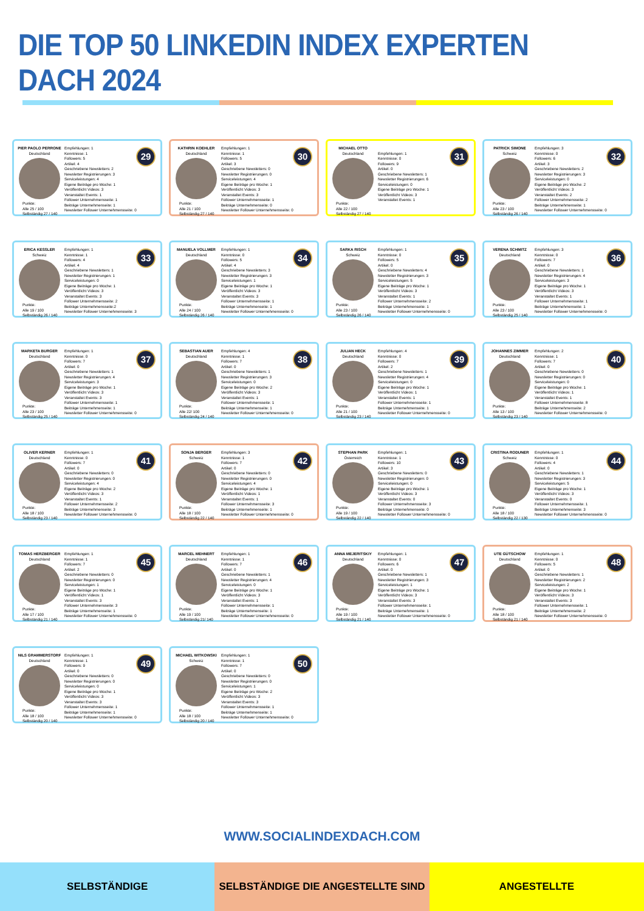DIE TOP 50 LINKEDIN INDEX EXPERTEN DACH 2024
PIER PAOLO PERRONE
Deutschland
Punkte:
Alle 25 / 100
Selbständig 27 / 140
Empfehlungen: 1
Kenntnisse: 1
Followers: 5
Artikel: 4
Geschriebene Newsletters: 2
Newsletter Registrierungen: 3
Serviceleistungen: 4
Eigene Beiträge pro Woche: 1
Veröffentlicht Videos: 3
Veranstaltet Events: 1
Follower Unternehmensseite: 1
Beiträge Unternehmenseite: 1
Newsletter Follower Unternehmensseite: 0
29
KATHRIN KOEHLER
Deutschland
Punkte:
Alle 21 / 100
Selbständig 27 / 140
Empfehlungen: 1
Kenntnisse: 1
Followers: 5
Artikel: 3
Geschriebene Newsletters: 0
Newsletter Registrierungen: 0
Serviceleistungen: 4
Eigene Beiträge pro Woche: 1
Veröffentlicht Videos: 3
Veranstaltet Events: 3
Follower Unternehmensseite: 1
Beiträge Unternehmenseite: 0
Newsletter Follower Unternehmensseite: 0
30
MICHAEL OTTO
Deutschland
Punkte:
Alle 22 / 100
Selbständig 27 / 140
Empfehlungen: 1
Kenntnisse: 0
Followers: 9
Artikel: 0
Geschriebene Newsletters: 1
Newsletter Registrierungen: 6
Serviceleistungen: 0
Eigene Beiträge pro Woche: 1
Veröffentlicht Videos: 3
Veranstaltet Events: 1
31
PATRICK SIMONE
Schweiz
Punkte:
Alle 23 / 100
Selbständig 26 / 140
Empfehlungen: 3
Kenntnisse: 0
Followers: 6
Artikel: 3
Geschriebene Newsletters: 2
Newsletter Registrierungen: 3
Serviceleistungen: 0
Eigene Beiträge pro Woche: 2
Veröffentlicht Videos: 3
Veranstaltet Events: 2
Follower Unternehmensseite: 2
Beiträge Unternehmenseite: 1
Newsletter Follower Unternehmensseite: 0
32
ERICA KESSLER
Schweiz
Punkte:
Alle 19 / 100
Selbständig 26 / 140
Empfehlungen: 1
Kenntnisse: 1
Followers: 4
Artikel: 4
Geschriebene Newsletters: 1
Newsletter Registrierungen: 1
Serviceleistungen: 0
Eigene Beiträge pro Woche: 1
Veröffentlicht Videos: 3
Veranstaltet Events: 3
Follower Unternehmensseite: 2
Beiträge Unternehmensseite:2
Newsletter Follower Unternehmensseite: 3
33
MANUELA VOLLMER
Deutschland
Punkte:
Alle 24 / 100
Selbständig 26 / 140
Empfehlungen: 1
Kenntnisse: 0
Followers: 5
Artikel: 4
Geschriebene Newsletters: 3
Newsletter Registrierungen: 3
Serviceleistungen: 1
Eigene Beiträge pro Woche: 1
Veröffentlicht Videos: 3
Veranstaltet Events: 3
Follower Unternehmensseite: 1
Beiträge Unternehmenseite: 1
Newsletter Follower Unternehmensseite: 0
34
SARKA RISCH
Schweiz
Punkte:
Alle 23 / 100
Selbständig 26 / 140
Empfehlungen: 1
Kenntnisse: 0
Followers: 5
Artikel: 0
Geschriebene Newsletters: 4
Newsletter Registrierungen: 3
Serviceleistungen: 5
Eigene Beiträge pro Woche: 1
Veröffentlicht Videos: 3
Veranstaltet Events: 1
Follower Unternehmensseite: 2
Beiträge Unternehmenseite: 1
Newsletter Follower Unternehmensseite: 0
35
VERENA SCHMITZ
Deutschland
Punkte:
Alle 23 / 100
Selbständig 25 / 140
Empfehlungen: 3
Kenntnisse: 0
Followers: 7
Artikel: 0
Geschriebene Newsletters: 1
Newsletter Registrierungen: 4
Serviceleistungen: 3
Eigene Beiträge pro Woche: 1
Veröffentlicht Videos: 3
Veranstaltet Events: 1
Follower Unternehmensseite: 1
Beiträge Unternehmenseite: 1
Newsletter Follower Unternehmensseite: 0
36
MARKETA BURGER
Deutschland
Punkte:
Alle 23 / 100
Selbständig 25 / 140
Empfehlungen: 1
Kenntnisse: 0
Followers: 7
Artikel: 0
Geschriebene Newsletters: 1
Newsletter Registrierungen: 4
Serviceleistungen: 3
Eigene Beiträge pro Woche: 1
Veröffentlicht Videos: 3
Veranstaltet Events: 3
Follower Unternehmensseite: 1
Beiträge Unternehmenseite: 1
Newsletter Follower Unternehmensseite: 0
37
SEBASTIAN AUER
Deutschland
Punkte:
Alle 22/ 100
Selbständig 24 / 140
Empfehlungen: 4
Kenntnisse: 1
Followers: 7
Artikel: 0
Geschriebene Newsletters: 1
Newsletter Registrierungen: 3
Serviceleistungen: 0
Eigene Beiträge pro Woche: 2
Veröffentlicht Videos: 3
Veranstaltet Events: 1
Follower Unternehmensseite: 1
Beiträge Unternehmenseite: 1
Newsletter Follower Unternehmensseite: 0
38
JULIAN HECK
Deutschland
Punkte:
Alle 21 / 100
Selbständig 23 / 140
Empfehlungen: 4
Kenntnisse: 0
Followers: 7
Artikel: 2
Geschriebene Newsletters: 1
Newsletter Registrierungen: 4
Serviceleistungen: 0
Eigene Beiträge pro Woche: 1
Veröffentlicht Videos: 1
Veranstaltet Events: 1
Follower Unternehmensseite: 1
Beiträge Unternehmenseite: 1
Newsletter Follower Unternehmensseite: 0
39
JOHANNES ZIMMER
Deutschland
Punkte:
Alle 13 / 100
Selbständig 23 / 140
Empfehlungen: 2
Kenntnisse: 1
Followers: 7
Artikel: 0
Geschriebene Newsletters: 0
Newsletter Registrierungen: 0
Serviceleistungen: 0
Eigene Beiträge pro Woche: 1
Veröffentlicht Videos: 1
Veranstaltet Events: 1
Follower Unternehmensseite: 8
Beiträge Unternehmenseite: 2
Newsletter Follower Unternehmensseite: 0
40
OLIVER KERNER
Deutschland
Punkte:
Alle 18 / 100
Selbständig 23 / 140
Empfehlungen: 1
Kenntnisse: 0
Followers: 7
Artikel: 0
Geschriebene Newsletters: 0
Newsletter Registrierungen: 0
Serviceleistungen: 4
Eigene Beiträge pro Woche: 2
Veröffentlicht Videos: 3
Veranstaltet Events: 1
Follower Unternehmensseite: 2
Beiträge Unternehmenseite: 3
Newsletter Follower Unternehmensseite: 0
41
SONJA BERGER
Schweiz
Punkte:
Alle 18 / 100
Selbständig 22 / 140
Empfehlungen: 3
Kenntnisse: 1
Followers: 7
Artikel: 0
Geschriebene Newsletters: 0
Newsletter Registrierungen: 0
Serviceleistungen: 4
Eigene Beiträge pro Woche: 1
Veröffentlicht Videos: 1
Veranstaltet Events: 1
Follower Unternehmensseite: 3
Beiträge Unternehmenseite: 1
Newsletter Follower Unternehmensseite: 0
42
STEPHAN PARK
Österreich
Punkte:
Alle 19 / 100
Selbständig 22 / 140
Empfehlungen: 1
Kenntnisse: 1
Followers: 10
Artikel: 3
Geschriebene Newsletters: 0
Newsletter Registrierungen: 0
Serviceleistungen: 0
Eigene Beiträge pro Woche: 1
Veröffentlicht Videos: 3
Veranstaltet Events: 0
Follower Unternehmensseite: 3
Beiträge Unternehmenseite: 0
Newsletter Follower Unternehmensseite: 0
43
CRISTINA RODUNER
Schweiz
Punkte:
Alle 18 / 100
Selbständig 22 / 130
Empfehlungen: 1
Kenntnisse: 0
Followers: 4
Artikel: 0
Geschriebene Newsletters: 1
Newsletter Registrierungen: 3
Serviceleistungen: 5
Eigene Beiträge pro Woche: 1
Veröffentlicht Videos: 3
Veranstaltet Events: 0
Follower Unternehmensseite: 1
Beiträge Unternehmenseite: 3
Newsletter Follower Unternehmensseite: 0
44
TOMAS HERZBERGER
Deutschland
Punkte:
Alle 17 / 100
Selbständig 21 / 140
Empfehlungen: 1
Kenntnisse: 1
Followers: 7
Artikel: 2
Geschriebene Newsletters: 0
Newsletter Registrierungen: 0
Serviceleistungen: 1
Eigene Beiträge pro Woche: 1
Veröffentlicht Videos: 1
Veranstaltet Events: 3
Follower Unternehmensseite: 3
Beiträge Unternehmenseite: 1
Newsletter Follower Unternehmensseite: 0
45
MARCEL MEHNERT
Deutschland
Punkte:
Alle 19 / 100
Selbständig 21/ 140
Empfehlungen: 1
Kenntnisse: 1
Followers: 7
Artikel: 0
Geschriebene Newsletters: 1
Newsletter Registrierungen: 4
Serviceleistungen: 0
Eigene Beiträge pro Woche: 1
Veröffentlicht Videos: 3
Veranstaltet Events: 1
Follower Unternehmensseite: 1
Beiträge Unternehmenseite: 1
Newsletter Follower Unternehmensseite: 0
46
ANNA MEJERITSKIY
Deutschland
Punkte:
Alle 19 / 100
Selbständig 21 / 140
Empfehlungen: 1
Kenntnisse: 0
Followers: 6
Artikel: 0
Geschriebene Newsletters: 1
Newsletter Registrierungen: 3
Serviceleistungen: 1
Eigene Beiträge pro Woche: 1
Veröffentlicht Videos: 3
Veranstaltet Events: 3
Follower Unternehmensseite: 1
Beiträge Unternehmenseite: 1
Newsletter Follower Unternehmensseite: 0
47
UTE GÜTSCHOW
Deutschland
Punkte:
Alle 18 / 100
Selbständig 21 / 140
Empfehlungen: 1
Kenntnisse: 0
Followers: 5
Artikel: 0
Geschriebene Newsletters: 1
Newsletter Registrierungen: 2
Serviceleistungen: 2
Eigene Beiträge pro Woche: 1
Veröffentlicht Videos: 3
Veranstaltet Events: 3
Follower Unternehmensseite: 1
Beiträge Unternehmenseite: 2
Newsletter Follower Unternehmensseite: 0
48
NILS GRAMMERSTORF
Deutschland
Punkte:
Alle 18 / 100
Selbständig 20 / 140
Empfehlungen: 1
Kenntnisse: 1
Followers: 9
Artikel: 0
Geschriebene Newsletters: 0
Newsletter Registrierungen: 0
Serviceleistungen: 0
Eigene Beiträge pro Woche: 1
Veröffentlicht Videos: 3
Veranstaltet Events: 3
Follower Unternehmensseite: 1
Beiträge Unternehmenseite: 1
Newsletter Follower Unternehmensseite: 0
49
MICHAEL WITKOWSKI
Schweiz
Punkte:
Alle 18 / 100
Selbständig 20 / 140
Empfehlungen: 1
Kenntnisse: 1
Followers: 7
Artikel: 0
Geschriebene Newsletters: 0
Newsletter Registrierungen: 0
Serviceleistungen: 1
Eigene Beiträge pro Woche: 2
Veröffentlicht Videos: 3
Veranstaltet Events: 3
Follower Unternehmensseite: 1
Beiträge Unternehmenseite: 1
Newsletter Follower Unternehmensseite: 0
50
WWW.SOCIALINDEXDACH.COM
SELBSTÄNDIGE SELBSTÄNDIGE DIE ANGESTELLTE SIND
ANGESTELLTE